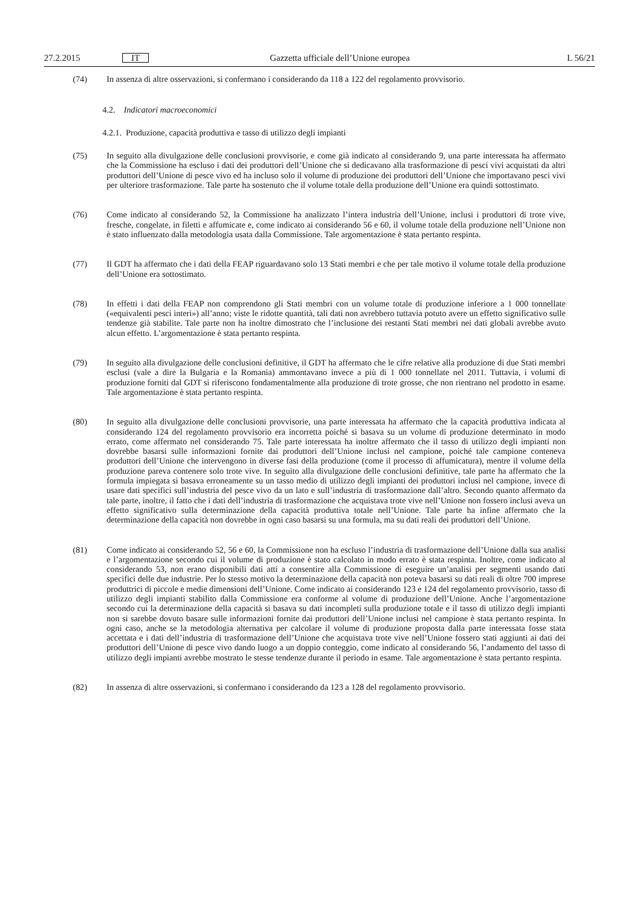27.2.2015 IT Gazzetta ufficiale dell’Unione europea L 56/21
(74) In assenza di altre osservazioni, si confermano i considerando da 118 a 122 del regolamento provvisorio.
4.2. Indicatori macroeconomici
4.2.1. Produzione, capacità produttiva e tasso di utilizzo degli impianti
(75) In seguito alla divulgazione delle conclusioni provvisorie, e come già indicato al considerando 9, una parte interessata ha affermato che la Commissione ha escluso i dati dei produttori dell’Unione che si dedicavano alla trasformazione di pesci vivi acquistati da altri produttori dell’Unione di pesce vivo ed ha incluso solo il volume di produzione dei produttori dell’Unione che importavano pesci vivi per ulteriore trasformazione. Tale parte ha sostenuto che il volume totale della produzione dell’Unione era quindi sottostimato.
(76) Come indicato al considerando 52, la Commissione ha analizzato l’intera industria dell’Unione, inclusi i produttori di trote vive, fresche, congelate, in filetti e affumicate e, come indicato ai considerando 56 e 60, il volume totale della produzione nell’Unione non è stato influenzato dalla metodologia usata dalla Commissione. Tale argomentazione è stata pertanto respinta.
(77) Il GDT ha affermato che i dati della FEAP riguardavano solo 13 Stati membri e che per tale motivo il volume totale della produzione dell’Unione era sottostimato.
(78) In effetti i dati della FEAP non comprendono gli Stati membri con un volume totale di produzione inferiore a 1 000 tonnellate («equivalenti pesci interi») all’anno; viste le ridotte quantità, tali dati non avrebbero tuttavia potuto avere un effetto significativo sulle tendenze già stabilite. Tale parte non ha inoltre dimostrato che l’inclusione dei restanti Stati membri nei dati globali avrebbe avuto alcun effetto. L’argomentazione è stata pertanto respinta.
(79) In seguito alla divulgazione delle conclusioni definitive, il GDT ha affermato che le cifre relative alla produzione di due Stati membri esclusi (vale a dire la Bulgaria e la Romania) ammontavano invece a più di 1 000 tonnellate nel 2011. Tuttavia, i volumi di produzione forniti dal GDT si riferiscono fondamentalmente alla produzione di trote grosse, che non rientrano nel prodotto in esame. Tale argomentazione è stata pertanto respinta.
(80) In seguito alla divulgazione delle conclusioni provvisorie, una parte interessata ha affermato che la capacità produttiva indicata al considerando 124 del regolamento provvisorio era incorretta poiché si basava su un volume di produzione determinato in modo errato, come affermato nel considerando 75. Tale parte interessata ha inoltre affermato che il tasso di utilizzo degli impianti non dovrebbe basarsi sulle informazioni fornite dai produttori dell’Unione inclusi nel campione, poiché tale campione conteneva produttori dell’Unione che intervengono in diverse fasi della produzione (come il processo di affumicatura), mentre il volume della produzione pareva contenere solo trote vive. In seguito alla divulgazione delle conclusioni definitive, tale parte ha affermato che la formula impiegata si basava erroneamente su un tasso medio di utilizzo degli impianti dei produttori inclusi nel campione, invece di usare dati specifici sull’industria del pesce vivo da un lato e sull’industria di trasformazione dall’altro. Secondo quanto affermato da tale parte, inoltre, il fatto che i dati dell’industria di trasformazione che acquistava trote vive nell’Unione non fossero inclusi aveva un effetto significativo sulla determinazione della capacità produttiva totale nell’Unione. Tale parte ha infine affermato che la determinazione della capacità non dovrebbe in ogni caso basarsi su una formula, ma su dati reali dei produttori dell’Unione.
(81) Come indicato ai considerando 52, 56 e 60, la Commissione non ha escluso l’industria di trasformazione dell’Unione dalla sua analisi e l’argomentazione secondo cui il volume di produzione è stato calcolato in modo errato è stata respinta. Inoltre, come indicato al considerando 53, non erano disponibili dati atti a consentire alla Commissione di eseguire un’analisi per segmenti usando dati specifici delle due industrie. Per lo stesso motivo la determinazione della capacità non poteva basarsi su dati reali di oltre 700 imprese produttrici di piccole e medie dimensioni dell’Unione. Come indicato ai considerando 123 e 124 del regolamento provvisorio, tasso di utilizzo degli impianti stabilito dalla Commissione era conforme al volume di produzione dell’Unione. Anche l’argomentazione secondo cui la determinazione della capacità si basava su dati incompleti sulla produzione totale e il tasso di utilizzo degli impianti non si sarebbe dovuto basare sulle informazioni fornite dai produttori dell’Unione inclusi nel campione è stata pertanto respinta. In ogni caso, anche se la metodologia alternativa per calcolare il volume di produzione proposta dalla parte interessata fosse stata accettata e i dati dell’industria di trasformazione dell’Unione che acquistava trote vive nell’Unione fossero stati aggiunti ai dati dei produttori dell’Unione di pesce vivo dando luogo a un doppio conteggio, come indicato al considerando 56, l’andamento del tasso di utilizzo degli impianti avrebbe mostrato le stesse tendenze durante il periodo in esame. Tale argomentazione è stata pertanto respinta.
(82) In assenza di altre osservazioni, si confermano i considerando da 123 a 128 del regolamento provvisorio.